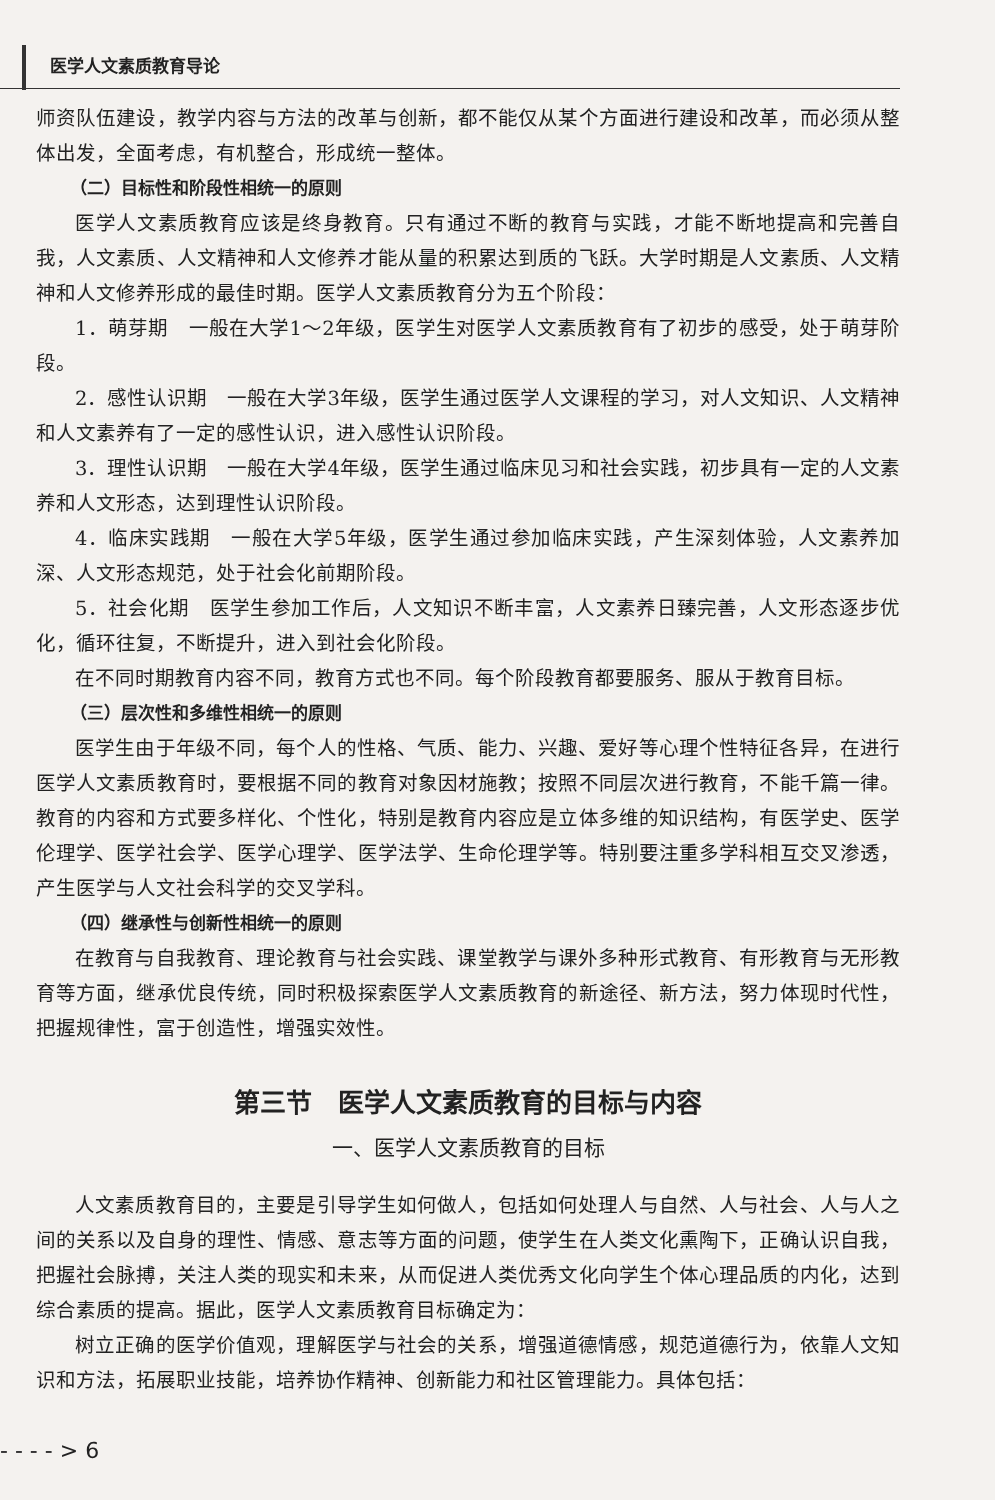医学人文素质教育导论
师资队伍建设，教学内容与方法的改革与创新，都不能仅从某个方面进行建设和改革，而必须从整体出发，全面考虑，有机整合，形成统一整体。
（二）目标性和阶段性相统一的原则
医学人文素质教育应该是终身教育。只有通过不断的教育与实践，才能不断地提高和完善自我，人文素质、人文精神和人文修养才能从量的积累达到质的飞跃。大学时期是人文素质、人文精神和人文修养形成的最佳时期。医学人文素质教育分为五个阶段：
1．萌芽期　一般在大学1～2年级，医学生对医学人文素质教育有了初步的感受，处于萌芽阶段。
2．感性认识期　一般在大学3年级，医学生通过医学人文课程的学习，对人文知识、人文精神和人文素养有了一定的感性认识，进入感性认识阶段。
3．理性认识期　一般在大学4年级，医学生通过临床见习和社会实践，初步具有一定的人文素养和人文形态，达到理性认识阶段。
4．临床实践期　一般在大学5年级，医学生通过参加临床实践，产生深刻体验，人文素养加深、人文形态规范，处于社会化前期阶段。
5．社会化期　医学生参加工作后，人文知识不断丰富，人文素养日臻完善，人文形态逐步优化，循环往复，不断提升，进入到社会化阶段。
在不同时期教育内容不同，教育方式也不同。每个阶段教育都要服务、服从于教育目标。
（三）层次性和多维性相统一的原则
医学生由于年级不同，每个人的性格、气质、能力、兴趣、爱好等心理个性特征各异，在进行医学人文素质教育时，要根据不同的教育对象因材施教；按照不同层次进行教育，不能千篇一律。教育的内容和方式要多样化、个性化，特别是教育内容应是立体多维的知识结构，有医学史、医学伦理学、医学社会学、医学心理学、医学法学、生命伦理学等。特别要注重多学科相互交叉渗透，产生医学与人文社会科学的交叉学科。
（四）继承性与创新性相统一的原则
在教育与自我教育、理论教育与社会实践、课堂教学与课外多种形式教育、有形教育与无形教育等方面，继承优良传统，同时积极探索医学人文素质教育的新途径、新方法，努力体现时代性，把握规律性，富于创造性，增强实效性。
第三节　医学人文素质教育的目标与内容
一、医学人文素质教育的目标
人文素质教育目的，主要是引导学生如何做人，包括如何处理人与自然、人与社会、人与人之间的关系以及自身的理性、情感、意志等方面的问题，使学生在人类文化熏陶下，正确认识自我，把握社会脉搏，关注人类的现实和未来，从而促进人类优秀文化向学生个体心理品质的内化，达到综合素质的提高。据此，医学人文素质教育目标确定为：
树立正确的医学价值观，理解医学与社会的关系，增强道德情感，规范道德行为，依靠人文知识和方法，拓展职业技能，培养协作精神、创新能力和社区管理能力。具体包括：
- - - - > 6